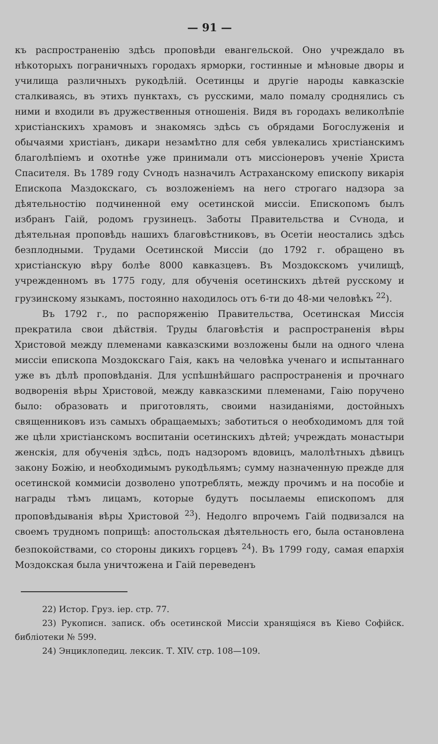— 91 —
къ распространенію здѣсь проповѣди евангельской. Оно учреждало въ нѣкоторыхъ пограничныхъ городахъ ярморки, гостинные и мѣновые дворы и училища различныхъ рукодѣлій. Осетинцы и другіе народы кавказскіе сталкиваясь, въ этихъ пунктахъ, съ русскими, мало помалу сроднялись съ ними и входили въ дружественныя отношенія. Видя въ городахъ великолѣпіе христіанскихъ храмовъ и знакомясь здѣсь съ обрядами Богослуженія и обычаями христіанъ, дикари незамѣтно для себя увлекались христіанскимъ благолѣпіемъ и охотнѣе уже принимали отъ миссіонеровъ ученіе Христа Спасителя. Въ 1789 году Сѵнодъ назначилъ Астраханскому епископу викарія Епископа Маздокскаго, съ возложеніемъ на него строгаго надзора за дѣятельностію подчиненной ему осетинской миссіи. Епископомъ былъ избранъ Гаій, родомъ грузинецъ. Заботы Правительства и Сѵнода, и дѣятельная проповѣдь нашихъ благовѣстниковъ, въ Осетіи неостались здѣсь безплодными. Трудами Осетинской Миссіи (до 1792 г. обращено въ христіанскую вѣру болѣе 8000 кавказцевъ. Въ Моздокскомъ училищѣ, учрежденномъ въ 1775 году, для обученія осетинскихъ дѣтей русскому и грузинскому языкамъ, постоянно находилось отъ 6-ти до 48-ми человѣкъ <sup>22</sup>).
Въ 1792 г., по распоряженію Правительства, Осетинская Миссія прекратила свои дѣйствія. Труды благовѣстія и распространенія вѣры Христовой между племенами кавказскими возложены были на одного члена миссіи епископа Моздокскаго Гаія, какъ на человѣка ученаго и испытаннаго уже въ дѣлѣ проповѣданія. Для успѣшнѣйшаго распространенія и прочнаго водворенія вѣры Христовой, между кавказскими племенами, Гаію поручено было: образовать и приготовлять, своими назиданіями, достойныхъ священниковъ изъ самыхъ обращаемыхъ; заботиться о необходимомъ для той же цѣли христіанскомъ воспитаніи осетинскихъ дѣтей; учреждать монастыри женскія, для обученія здѣсь, подъ надзоромъ вдовицъ, малолѣтныхъ дѣвицъ закону Божію, и необходимымъ рукодѣльямъ; сумму назначенную прежде для осетинской коммисіи дозволено употреблять, между прочимъ и на пособіе и награды тѣмъ лицамъ, которые будутъ посылаемы епископомъ для проповѣдыванія вѣры Христовой <sup>23</sup>). Недолго впрочемъ Гаій подвизался на своемъ трудномъ поприщѣ: апостольская дѣятельность его, была остановлена безпокойствами, со стороны дикихъ горцевъ <sup>24</sup>). Въ 1799 году, самая епархія Моздокская была уничтожена и Гаій переведенъ
22) Истор. Груз. іер. стр. 77.
23) Рукописн. записк. объ осетинской Миссіи хранящіяся въ Кіево Софійск. библіотеки № 599.
24) Энциклопедиц. лексик. Т. XIV. стр. 108—109.